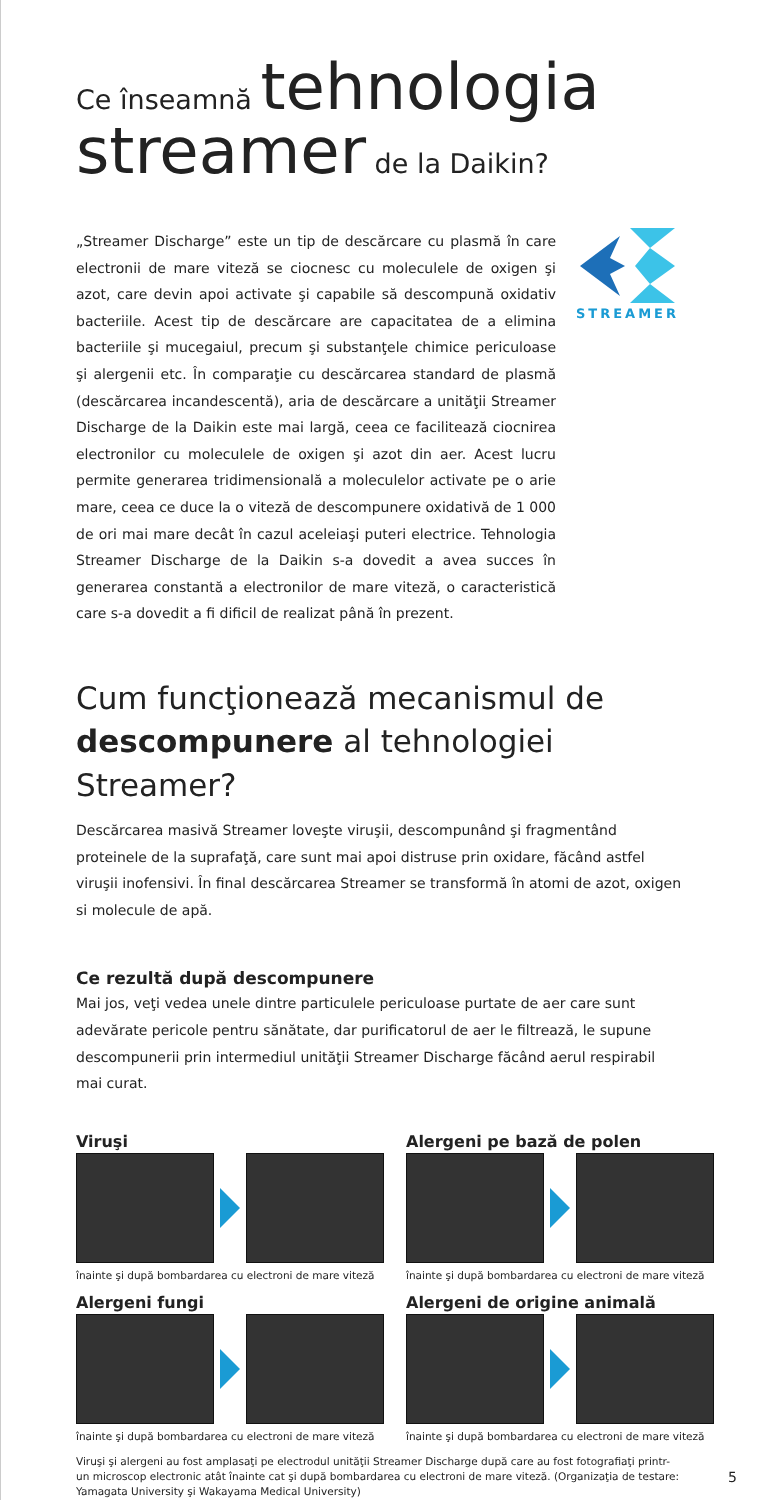Ce înseamnă tehnologia
streamer de la Daikin?
„Streamer Discharge” este un tip de descărcare cu plasmă în care electronii de mare viteză se ciocnesc cu moleculele de oxigen şi azot, care devin apoi activate şi capabile să descompună oxidativ bacteriile. Acest tip de descărcare are capacitatea de a elimina bacteriile şi mucegaiul, precum şi substanţele chimice periculoase şi alergenii etc. În comparaţie cu descărcarea standard de plasmă (descărcarea incandescentă), aria de descărcare a unităţii Streamer Discharge de la Daikin este mai largă, ceea ce facilitează ciocnirea electronilor cu moleculele de oxigen şi azot din aer. Acest lucru permite generarea tridimensională a moleculelor activate pe o arie mare, ceea ce duce la o viteză de descompunere oxidativă de 1 000 de ori mai mare decât în cazul aceleiaşi puteri electrice. Tehnologia Streamer Discharge de la Daikin s-a dovedit a avea succes în generarea constantă a electronilor de mare viteză, o caracteristică care s-a dovedit a fi dificil de realizat până în prezent.
STREAMER
Cum funcţionează mecanismul de
descompunere al tehnologiei Streamer?
Descărcarea masivă Streamer loveşte viruşii, descompunând şi fragmentând proteinele de la suprafaţă, care sunt mai apoi distruse prin oxidare, făcând astfel viruşii inofensivi. În final descărcarea Streamer se transformă în atomi de azot, oxigen si molecule de apă.
Ce rezultă după descompunere
Mai jos, veţi vedea unele dintre particulele periculoase purtate de aer care sunt adevărate pericole pentru sănătate, dar purificatorul de aer le filtrează, le supune descompunerii prin intermediul unităţii Streamer Discharge făcând aerul respirabil mai curat.
Viruşi
înainte şi după bombardarea cu electroni de mare viteză
Alergeni pe bază de polen
înainte şi după bombardarea cu electroni de mare viteză
Alergeni fungi
înainte şi după bombardarea cu electroni de mare viteză
Alergeni de origine animală
înainte şi după bombardarea cu electroni de mare viteză
Viruşi şi alergeni au fost amplasaţi pe electrodul unităţii Streamer Discharge după care au fost fotografiaţi printr-un microscop electronic atât înainte cat şi după bombardarea cu electroni de mare viteză. (Organizaţia de testare: Yamagata University şi Wakayama Medical University)
5